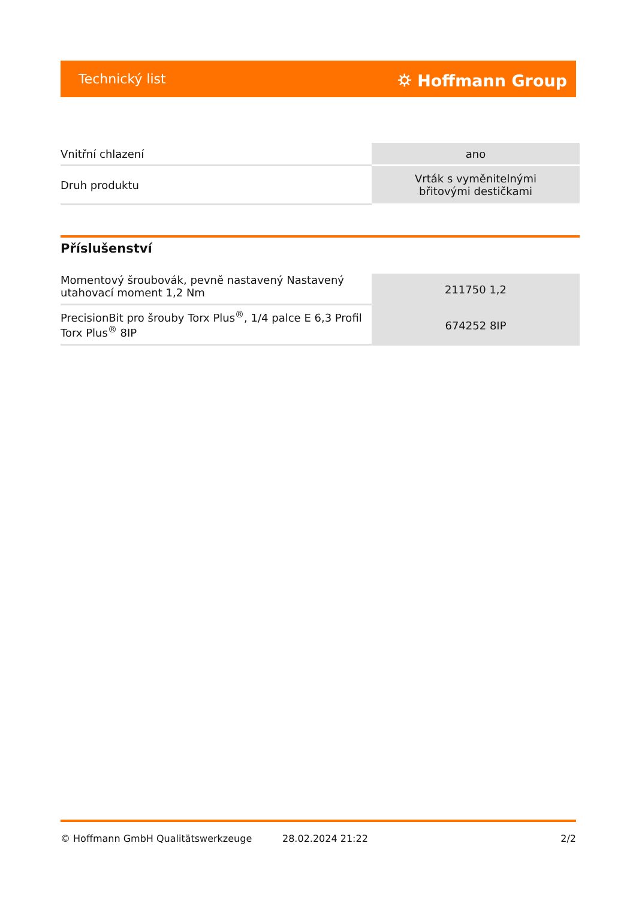Technický list ⛭ Hoffmann Group
| Vnitřní chlazení | ano |
| Druh produktu | Vrták s vyměnitelnými břitovými destičkami |
Příslušenství
| Momentový šroubovák, pevně nastavený Nastavený utahovací moment 1,2 Nm | 211750 1,2 |
| PrecisionBit pro šrouby Torx Plus<sup>®</sup>, 1/4 palce E 6,3 Profil Torx Plus<sup>®</sup> 8IP | 674252 8IP |
© Hoffmann GmbH Qualitätswerkzeuge 28.02.2024 21:22 2/2